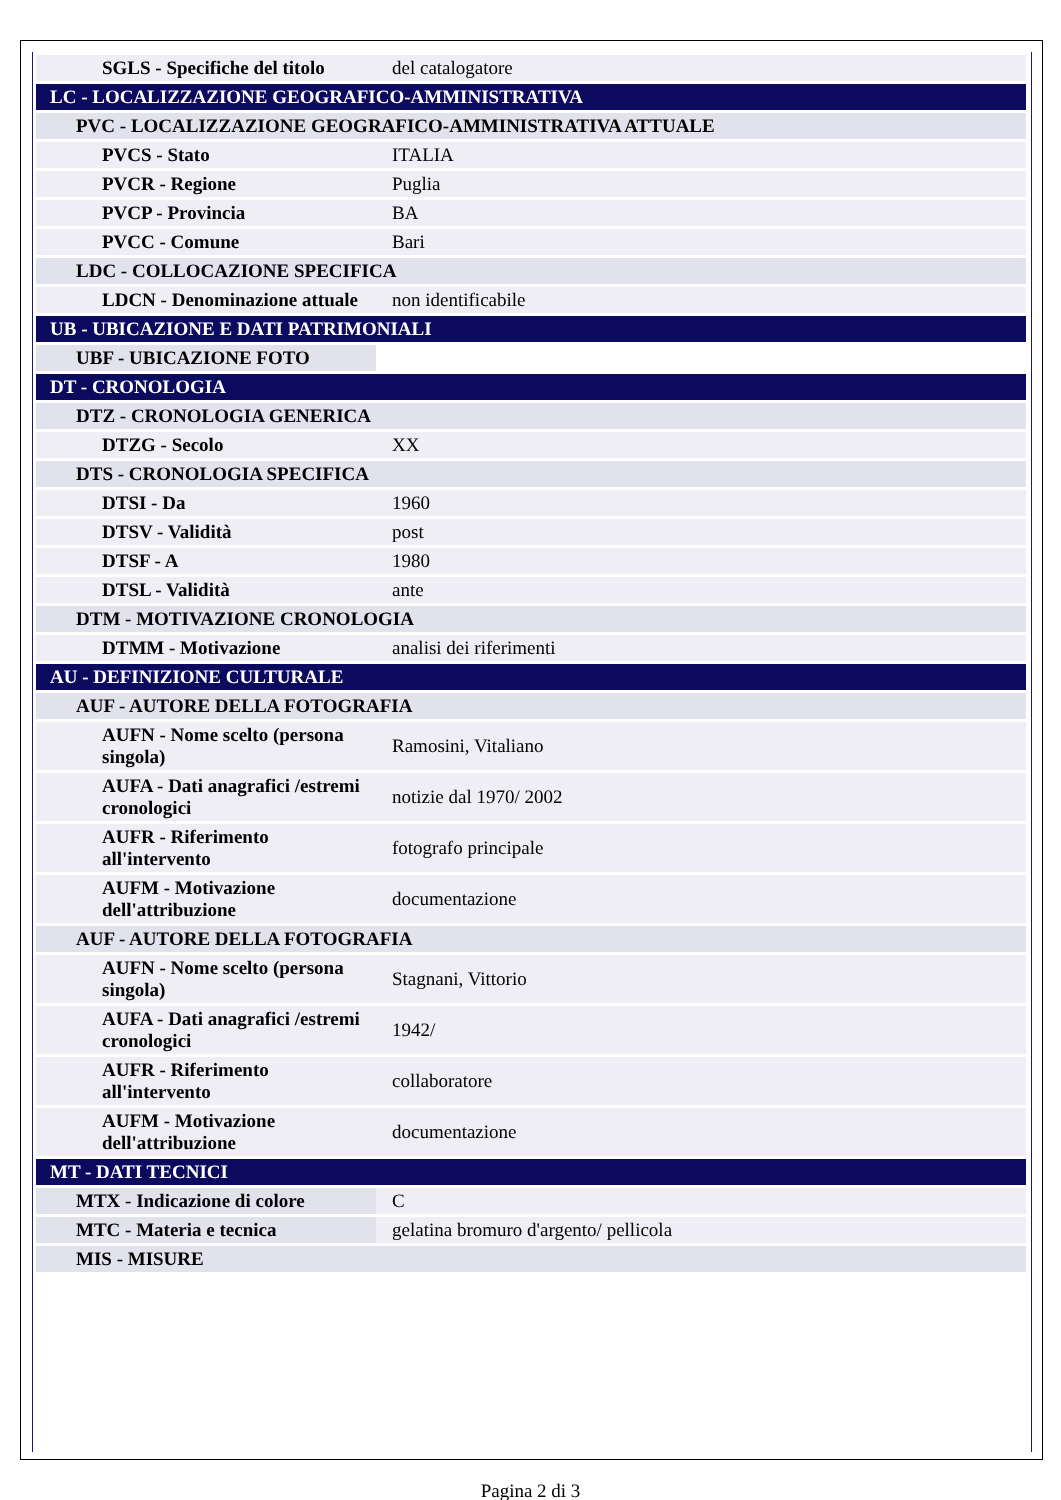| SGLS - Specifiche del titolo | del catalogatore |
| LC - LOCALIZZAZIONE GEOGRAFICO-AMMINISTRATIVA | |
| PVC - LOCALIZZAZIONE GEOGRAFICO-AMMINISTRATIVA ATTUALE | |
| PVCS - Stato | ITALIA |
| PVCR - Regione | Puglia |
| PVCP - Provincia | BA |
| PVCC - Comune | Bari |
| LDC - COLLOCAZIONE SPECIFICA | |
| LDCN - Denominazione attuale | non identificabile |
| UB - UBICAZIONE E DATI PATRIMONIALI | |
| UBF - UBICAZIONE FOTO | |
| DT - CRONOLOGIA | |
| DTZ - CRONOLOGIA GENERICA | |
| DTZG - Secolo | XX |
| DTS - CRONOLOGIA SPECIFICA | |
| DTSI - Da | 1960 |
| DTSV - Validità | post |
| DTSF - A | 1980 |
| DTSL - Validità | ante |
| DTM - MOTIVAZIONE CRONOLOGIA | |
| DTMM - Motivazione | analisi dei riferimenti |
| AU - DEFINIZIONE CULTURALE | |
| AUF - AUTORE DELLA FOTOGRAFIA | |
| AUFN - Nome scelto (persona singola) | Ramosini, Vitaliano |
| AUFA - Dati anagrafici /estremi cronologici | notizie dal 1970/ 2002 |
| AUFR - Riferimento all'intervento | fotografo principale |
| AUFM - Motivazione dell'attribuzione | documentazione |
| AUF - AUTORE DELLA FOTOGRAFIA | |
| AUFN - Nome scelto (persona singola) | Stagnani, Vittorio |
| AUFA - Dati anagrafici /estremi cronologici | 1942/ |
| AUFR - Riferimento all'intervento | collaboratore |
| AUFM - Motivazione dell'attribuzione | documentazione |
| MT - DATI TECNICI | |
| MTX - Indicazione di colore | C |
| MTC - Materia e tecnica | gelatina bromuro d'argento/ pellicola |
| MIS - MISURE | |
Pagina 2 di 3